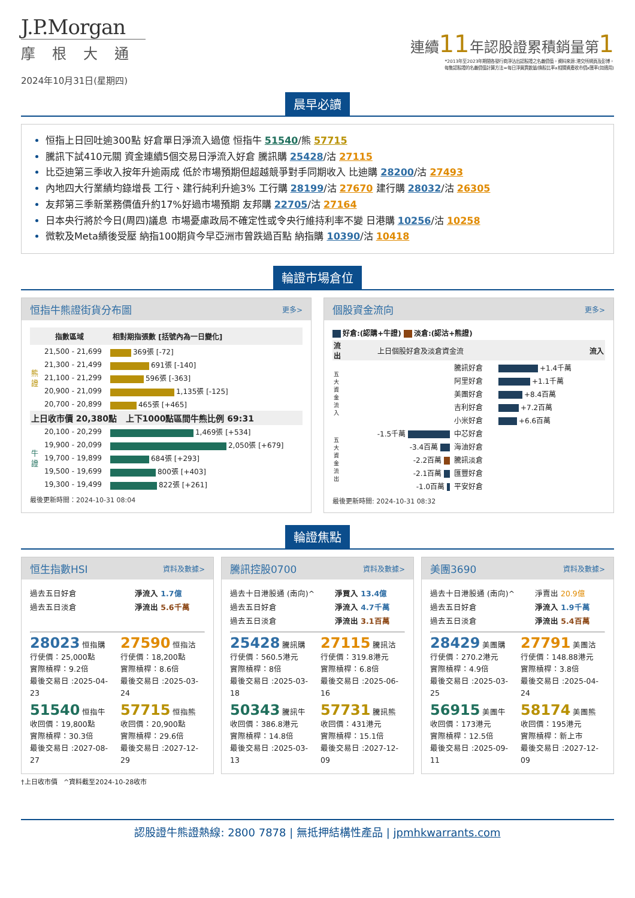J.P.Morgan
摩根大通
2024年10月31日(星期四)
連續11年認股證累積銷量第1
*2013年至2023年期間各發行商淨沽出認股證之名義價值。資料來源:港交所網頁及彭博。
每隻認股證的名義價值計算方法=每日淨買賣數量/換股比率x相關資產收市價x匯率(如適用)
晨早必讀
恒指上日回吐逾300點 好倉單日淨流入過億 恒指牛 51540/熊 57715
騰訊下試410元關 資金連續5個交易日淨流入好倉 騰訊購 25428/沽 27115
比亞迪第三季收入按年升逾兩成 低於市場預期但超越競爭對手同期收入 比迪購 28200/沽 27493
內地四大行業績均錄增長 工行、建行純利升逾3% 工行購 28199/沽 27670 建行購 28032/沽 26305
友邦第三季新業務價值升約17%好過市場預期 友邦購 22705/沽 27164
日本央行將於今日(周四)議息 市場憂慮政局不確定性或令央行維持利率不變 日港購 10256/沽 10258
微軟及Meta績後受壓 納指100期貨今早亞洲市曾跌過百點 納指購 10390/沽 10418
輪證市場倉位
恒指牛熊證街貨分布圖 更多>
| 指數區域 | | 相對期指張數 [括號內為一日變化] |
| --- | --- | --- |
| 熊 證 | 21,500 - 21,699 | 369張 [-72] |
| | 21,300 - 21,499 | 691張 [-140] |
| | 21,100 - 21,299 | 596張 [-363] |
| | 20,900 - 21,099 | 1,135張 [-125] |
| | 20,700 - 20,899 | 465張 [+465] |
| 上日收市價 20,380點 上下1000點區間牛熊比例 69:31 | | |
| 牛 證 | 20,100 - 20,299 | 1,469張 [+534] |
| | 19,900 - 20,099 | 2,050張 [+679] |
| | 19,700 - 19,899 | 684張 [+293] |
| | 19,500 - 19,699 | 800張 [+403] |
| | 19,300 - 19,499 | 822張 [+261] |
最後更新時間：2024-10-31 08:04
個股資金流向 更多>
好倉:(認購+牛證) 淡倉:(認沽+熊證)
| 流出 | 上日個股好倉及淡倉資金流 | | 流入 |
| 五大資金流入 | | 騰訊好倉 | +1.4千萬 |
| | | 阿里好倉 | +1.1千萬 |
| | | 美團好倉 | +8.4百萬 |
| | | 吉利好倉 | +7.2百萬 |
| | | 小米好倉 | +6.6百萬 |
| 五大資金流出 | -1.5千萬 | 中芯好倉 | |
| | -3.4百萬 | 海油好倉 | |
| | -2.2百萬 | 騰訊淡倉 | |
| | -2.1百萬 | 匯豐好倉 | |
| | -1.0百萬 | 平安好倉 | |
最後更新時間: 2024-10-31 08:32
輪證焦點
恒生指數HSI 資料及數據>
過去五日好倉 淨流入 1.7億
過去五日淡倉 淨流出 5.6千萬
28023 恒指購
行使價：25,000點
實際槓桿：9.2倍
最後交易日 :2025-04-23
27590 恒指沽
行使價：18,200點
實際槓桿：8.6倍
最後交易日 :2025-03-24
51540 恒指牛
收回價：19,800點
實際槓桿：30.3倍
最後交易日 :2027-08-27
57715 恒指熊
收回價：20,900點
實際槓桿：29.6倍
最後交易日 :2027-12-29
騰訊控股0700 資料及數據>
過去十日港股通 (南向)^ 淨買入 13.4億
過去五日好倉 淨流入 4.7千萬
過去五日淡倉 淨流出 3.1百萬
25428 騰訊購
行使價：560.5港元
實際槓桿：8倍
最後交易日 :2025-03-18
27115 騰訊沽
行使價：319.8港元
實際槓桿：6.8倍
最後交易日 :2025-06-16
50343 騰訊牛
收回價：386.8港元
實際槓桿：14.8倍
最後交易日 :2025-03-13
57731 騰訊熊
收回價：431港元
實際槓桿：15.1倍
最後交易日 :2027-12-09
美團3690 資料及數據>
過去十日港股通 (南向)^ 淨賣出 20.9億
過去五日好倉 淨流入 1.9千萬
過去五日淡倉 淨流出 5.4百萬
28429 美團購
行使價：270.2港元
實際槓桿：4.9倍
最後交易日 :2025-03-25
27791 美團沽
行使價：148.88港元
實際槓桿：3.8倍
最後交易日 :2025-04-24
56915 美團牛
收回價：173港元
實際槓桿：12.5倍
最後交易日 :2025-09-11
58174 美團熊
收回價：195港元
實際槓桿：新上市
最後交易日 :2027-12-09
†上日收市價 ^資料截至2024-10-28收市
認股證牛熊證熱線: 2800 7878 | 無抵押結構性產品 | jpmhkwarrants.com